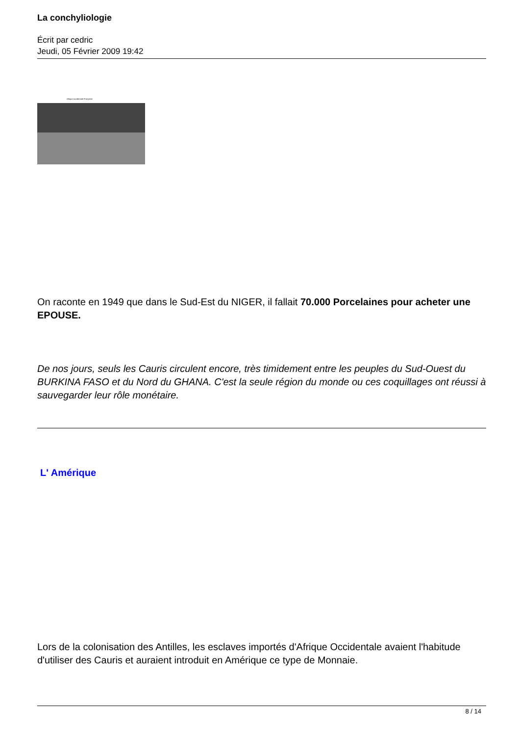La conchyliologie
Écrit par cedric
Jeudi, 05 Février 2009 19:42
Afrique occidentale Française
On raconte en 1949 que dans le Sud-Est du NIGER, il fallait 70.000 Porcelaines pour acheter une EPOUSE.
De nos jours, seuls les Cauris circulent encore, très timidement entre les peuples du Sud-Ouest du BURKINA FASO et du Nord du GHANA. C'est la seule région du monde ou ces coquillages ont réussi à sauvegarder leur rôle monétaire.
L' Amérique
Lors de la colonisation des Antilles, les esclaves importés d'Afrique Occidentale avaient l'habitude d'utiliser des Cauris et auraient introduit en Amérique ce type de Monnaie.
8 / 14